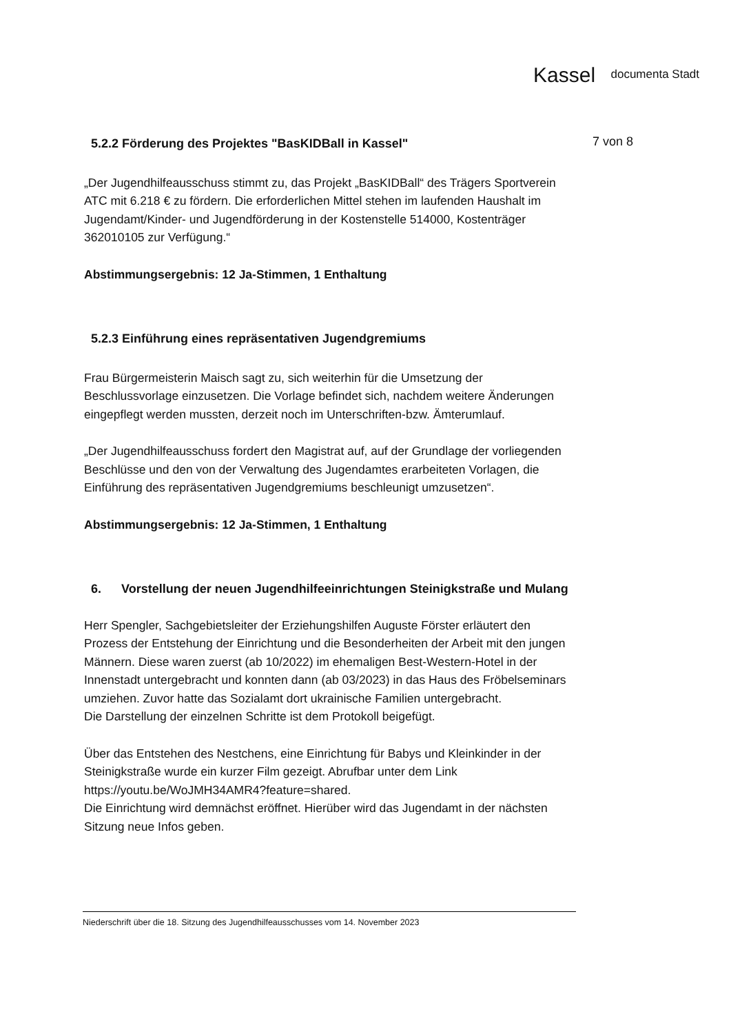Kassel documenta Stadt
7 von 8
5.2.2 Förderung des Projektes "BasKIDBall in Kassel"
„Der Jugendhilfeausschuss stimmt zu, das Projekt „BasKIDBall“ des Trägers Sportverein ATC mit 6.218 € zu fördern. Die erforderlichen Mittel stehen im laufenden Haushalt im Jugendamt/Kinder- und Jugendförderung in der Kostenstelle 514000, Kostenträger 362010105 zur Verfügung.“
Abstimmungsergebnis: 12 Ja-Stimmen, 1 Enthaltung
5.2.3 Einführung eines repräsentativen Jugendgremiums
Frau Bürgermeisterin Maisch sagt zu, sich weiterhin für die Umsetzung der Beschlussvorlage einzusetzen. Die Vorlage befindet sich, nachdem weitere Änderungen eingepflegt werden mussten, derzeit noch im Unterschriften-bzw. Ämterumlauf.
„Der Jugendhilfeausschuss fordert den Magistrat auf, auf der Grundlage der vorliegenden Beschlüsse und den von der Verwaltung des Jugendamtes erarbeiteten Vorlagen, die Einführung des repräsentativen Jugendgremiums beschleunigt umzusetzen“.
Abstimmungsergebnis: 12 Ja-Stimmen, 1 Enthaltung
6. Vorstellung der neuen Jugendhilfeeinrichtungen Steinigkstraße und Mulang
Herr Spengler, Sachgebietsleiter der Erziehungshilfen Auguste Förster erläutert den Prozess der Entstehung der Einrichtung und die Besonderheiten der Arbeit mit den jungen Männern. Diese waren zuerst (ab 10/2022) im ehemaligen Best-Western-Hotel in der Innenstadt untergebracht und konnten dann (ab 03/2023) in das Haus des Fröbelseminars umziehen. Zuvor hatte das Sozialamt dort ukrainische Familien untergebracht.
Die Darstellung der einzelnen Schritte ist dem Protokoll beigefügt.
Über das Entstehen des Nestchens, eine Einrichtung für Babys und Kleinkinder in der Steinigkstraße wurde ein kurzer Film gezeigt. Abrufbar unter dem Link https://youtu.be/WoJMH34AMR4?feature=shared.
Die Einrichtung wird demnächst eröffnet. Hierüber wird das Jugendamt in der nächsten Sitzung neue Infos geben.
Niederschrift über die 18. Sitzung des Jugendhilfeausschusses vom 14. November 2023